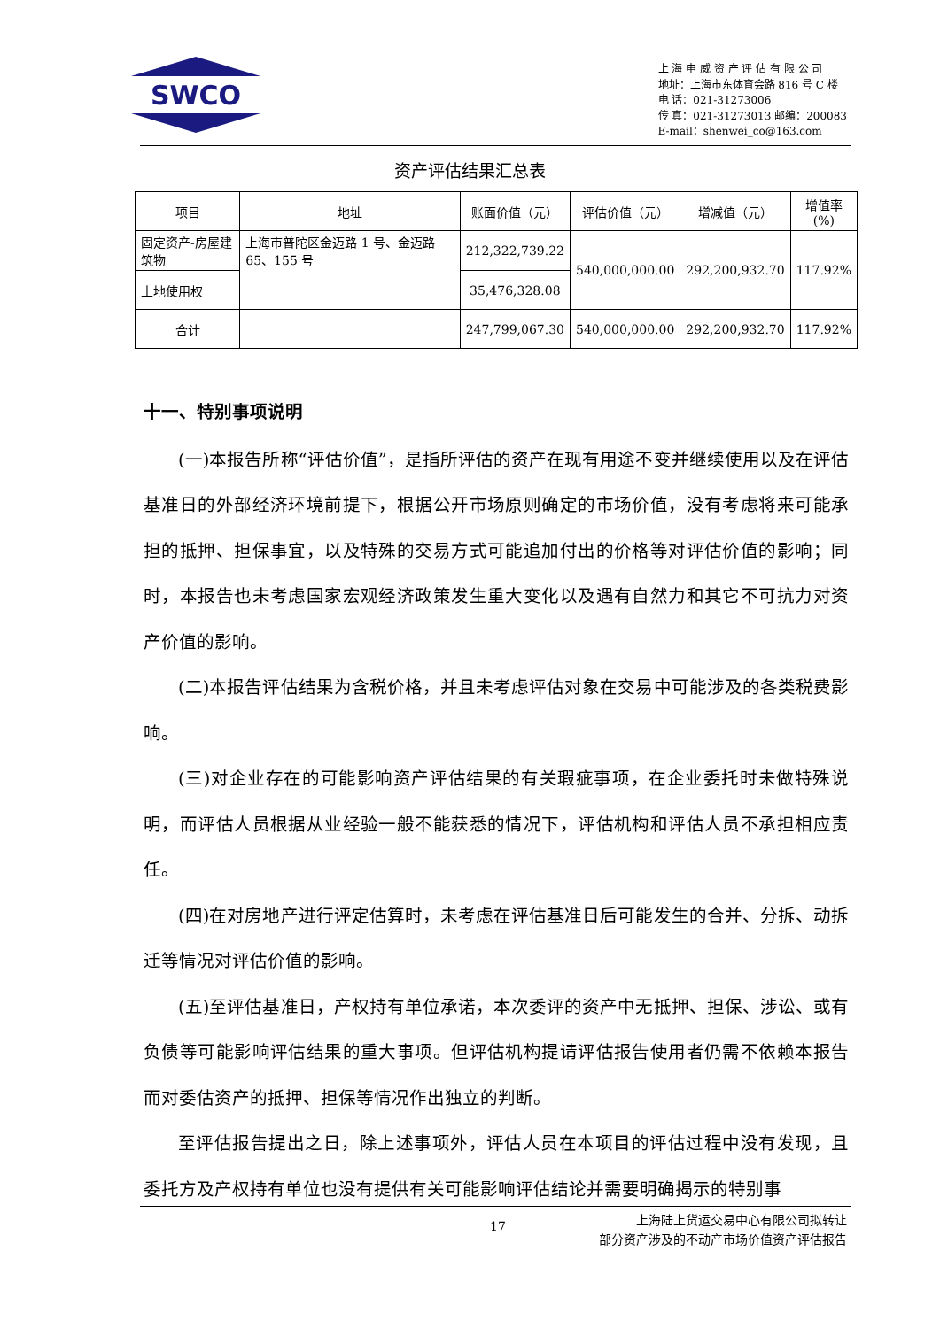SWCO
上 海 申 威 资 产 评 估 有 限 公 司
地址：上海市东体育会路 816 号 C 楼
电 话：021-31273006
传 真：021-31273013 邮编：200083
E-mail：shenwei_co@163.com
资产评估结果汇总表
| 项目 | 地址 | 账面价值（元） | 评估价值（元） | 增减值（元） | 增值率 (%) |
| --- | --- | --- | --- | --- | --- |
| 固定资产-房屋建筑物 | 上海市普陀区金迈路 1 号、金迈路 65、155 号 | 212,322,739.22 | 540,000,000.00 | 292,200,932.70 | 117.92% |
| 土地使用权 | | 35,476,328.08 | | | |
| 合计 | | 247,799,067.30 | 540,000,000.00 | 292,200,932.70 | 117.92% |
十一、特别事项说明
(一)本报告所称“评估价值”，是指所评估的资产在现有用途不变并继续使用以及在评估基准日的外部经济环境前提下，根据公开市场原则确定的市场价值，没有考虑将来可能承担的抵押、担保事宜，以及特殊的交易方式可能追加付出的价格等对评估价值的影响；同时，本报告也未考虑国家宏观经济政策发生重大变化以及遇有自然力和其它不可抗力对资产价值的影响。
(二)本报告评估结果为含税价格，并且未考虑评估对象在交易中可能涉及的各类税费影响。
(三)对企业存在的可能影响资产评估结果的有关瑕疵事项，在企业委托时未做特殊说明，而评估人员根据从业经验一般不能获悉的情况下，评估机构和评估人员不承担相应责任。
(四)在对房地产进行评定估算时，未考虑在评估基准日后可能发生的合并、分拆、动拆迁等情况对评估价值的影响。
(五)至评估基准日，产权持有单位承诺，本次委评的资产中无抵押、担保、涉讼、或有负债等可能影响评估结果的重大事项。但评估机构提请评估报告使用者仍需不依赖本报告而对委估资产的抵押、担保等情况作出独立的判断。
至评估报告提出之日，除上述事项外，评估人员在本项目的评估过程中没有发现，且委托方及产权持有单位也没有提供有关可能影响评估结论并需要明确揭示的特别事
17
上海陆上货运交易中心有限公司拟转让
部分资产涉及的不动产市场价值资产评估报告